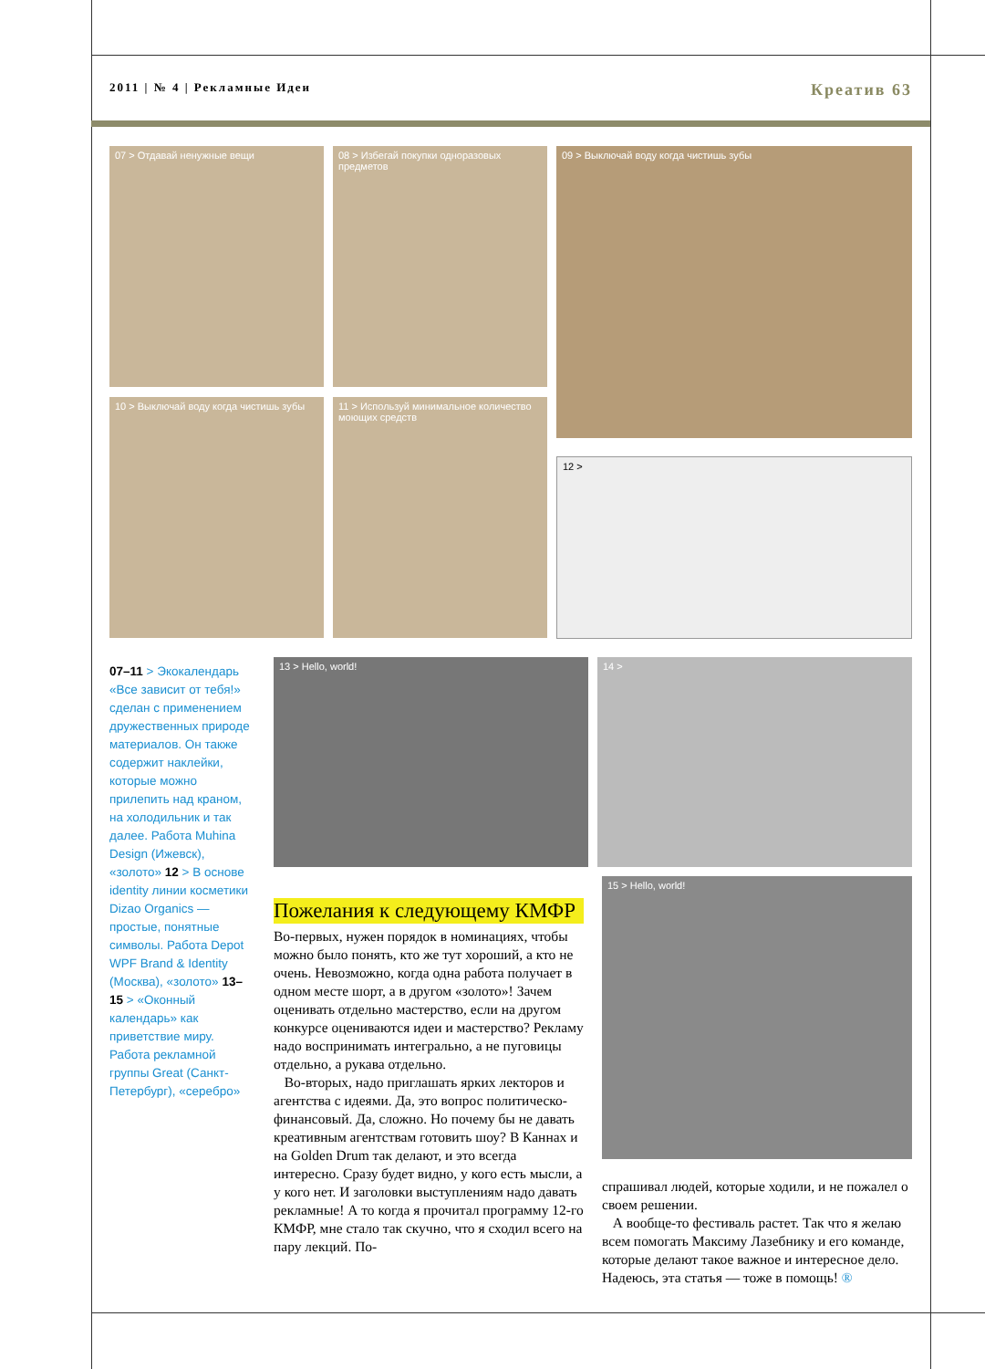2011 | № 4 | Рекламные Идеи Креатив 63
07 > Отдавай ненужные вещи
08 > Избегай покупки одноразовых предметов
09 > Выключай воду когда чистишь зубы
10 > Выключай воду когда чистишь зубы
11 > Используй минимальное количество моющих средств
12 >
13 > Hello, world! 14 >
15 > Hello, world!
07–11 > Экокалендарь «Все зависит от тебя!» сделан с применением дружественных природе материалов. Он также содержит наклейки, которые можно прилепить над краном, на холодильник и так далее. Работа Muhina Design (Ижевск), «золото» 12 > В основе identity линии косметики Dizao Organics — простые, понятные символы. Работа Depot WPF Brand & Identity (Москва), «золото» 13–15 > «Оконный календарь» как приветствие миру. Работа рекламной группы Great (Санкт-Петербург), «серебро»
Пожелания к следующему КМФР
Во-первых, нужен порядок в номинациях, чтобы можно было понять, кто же тут хороший, а кто не очень. Невозможно, когда одна работа получает в одном месте шорт, а в другом «золото»! Зачем оценивать отдельно мастерство, если на другом конкурсе оцениваются идеи и мастерство? Рекламу надо воспринимать интегрально, а не пуговицы отдельно, а рукава отдельно.
Во-вторых, надо приглашать ярких лекторов и агентства с идеями. Да, это вопрос политическо-финансовый. Да, сложно. Но почему бы не давать креативным агентствам готовить шоу? В Каннах и на Golden Drum так делают, и это всегда интересно. Сразу будет видно, у кого есть мысли, а у кого нет. И заголовки выступлениям надо давать рекламные! А то когда я прочитал программу 12-го КМФР, мне стало так скучно, что я сходил всего на пару лекций. По-
спрашивал людей, которые ходили, и не пожалел о своем решении.
А вообще-то фестиваль растет. Так что я желаю всем помогать Максиму Лазебнику и его команде, которые делают такое важное и интересное дело. Надеюсь, эта статья — тоже в помощь! ®